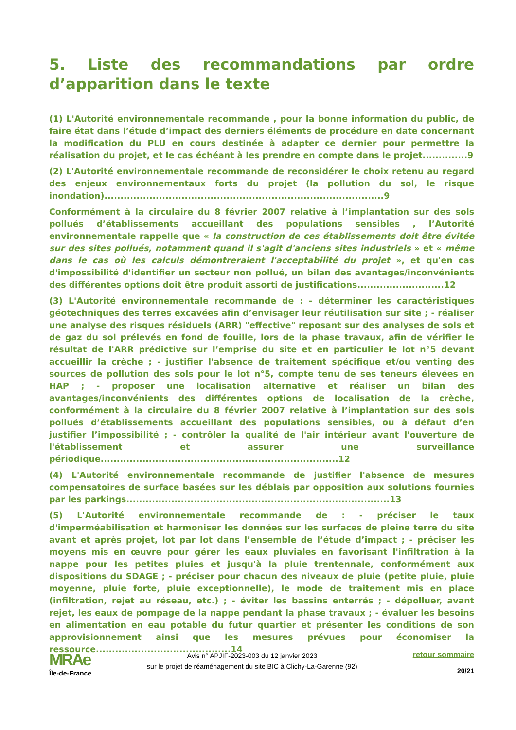5. Liste des recommandations par ordre d’apparition dans le texte
(1) L'Autorité environnementale recommande , pour la bonne information du public, de faire état dans l’étude d’impact des derniers éléments de procédure en date concernant la modification du PLU en cours destinée à adapter ce dernier pour permettre la réalisation du projet, et le cas échéant à les prendre en compte dans le projet..............9
(2) L'Autorité environnementale recommande de reconsidérer le choix retenu au regard des enjeux environnementaux forts du projet (la pollution du sol, le risque inondation).......................................................................................9
Conformément à la circulaire du 8 février 2007 relative à l’implantation sur des sols pollués d’établissements accueillant des populations sensibles , l’Autorité environnementale rappelle que « la construction de ces établissements doit être évitée sur des sites pollués, notamment quand il s'agit d'anciens sites industriels » et « même dans le cas où les calculs démontreraient l'acceptabilité du projet », et qu'en cas d'impossibilité d'identifier un secteur non pollué, un bilan des avantages/inconvénients des différentes options doit être produit assorti de justifications...........................12
(3) L'Autorité environnementale recommande de : - déterminer les caractéristiques géotechniques des terres excavées afin d’envisager leur réutilisation sur site ; - réaliser une analyse des risques résiduels (ARR) "effective" reposant sur des analyses de sols et de gaz du sol prélevés en fond de fouille, lors de la phase travaux, afin de vérifier le résultat de l'ARR prédictive sur l’emprise du site et en particulier le lot n°5 devant accueillir la crèche ; - justifier l'absence de traitement spécifique et/ou venting des sources de pollution des sols pour le lot n°5, compte tenu de ses teneurs élevées en HAP ; - proposer une localisation alternative et réaliser un bilan des avantages/inconvénients des différentes options de localisation de la crèche, conformément à la circulaire du 8 février 2007 relative à l’implantation sur des sols pollués d’établissements accueillant des populations sensibles, ou à défaut d’en justifier l’impossibilité ; - contrôler la qualité de l'air intérieur avant l'ouverture de l'établissement et assurer une surveillance périodique..........................................................................12
(4) L'Autorité environnementale recommande de justifier l'absence de mesures compensatoires de surface basées sur les déblais par opposition aux solutions fournies par les parkings..................................................................................13
(5) L'Autorité environnementale recommande de : - préciser le taux d'imperméabilisation et harmoniser les données sur les surfaces de pleine terre du site avant et après projet, lot par lot dans l’ensemble de l’étude d’impact ; - préciser les moyens mis en œuvre pour gérer les eaux pluviales en favorisant l'infiltration à la nappe pour les petites pluies et jusqu'à la pluie trentennale, conformément aux dispositions du SDAGE ; - préciser pour chacun des niveaux de pluie (petite pluie, pluie moyenne, pluie forte, pluie exceptionnelle), le mode de traitement mis en place (infiltration, rejet au réseau, etc.) ; - éviter les bassins enterrés ; - dépolluer, avant rejet, les eaux de pompage de la nappe pendant la phase travaux ; - évaluer les besoins en alimentation en eau potable du futur quartier et présenter les conditions de son approvisionnement ainsi que les mesures prévues pour économiser la ressource..........................................14
MRAe
Île-de-France
Avis n° APJIF-2023-003 du 12 janvier 2023
sur le projet de réaménagement du site BIC à Clichy-La-Garenne (92)
retour sommaire
20/21